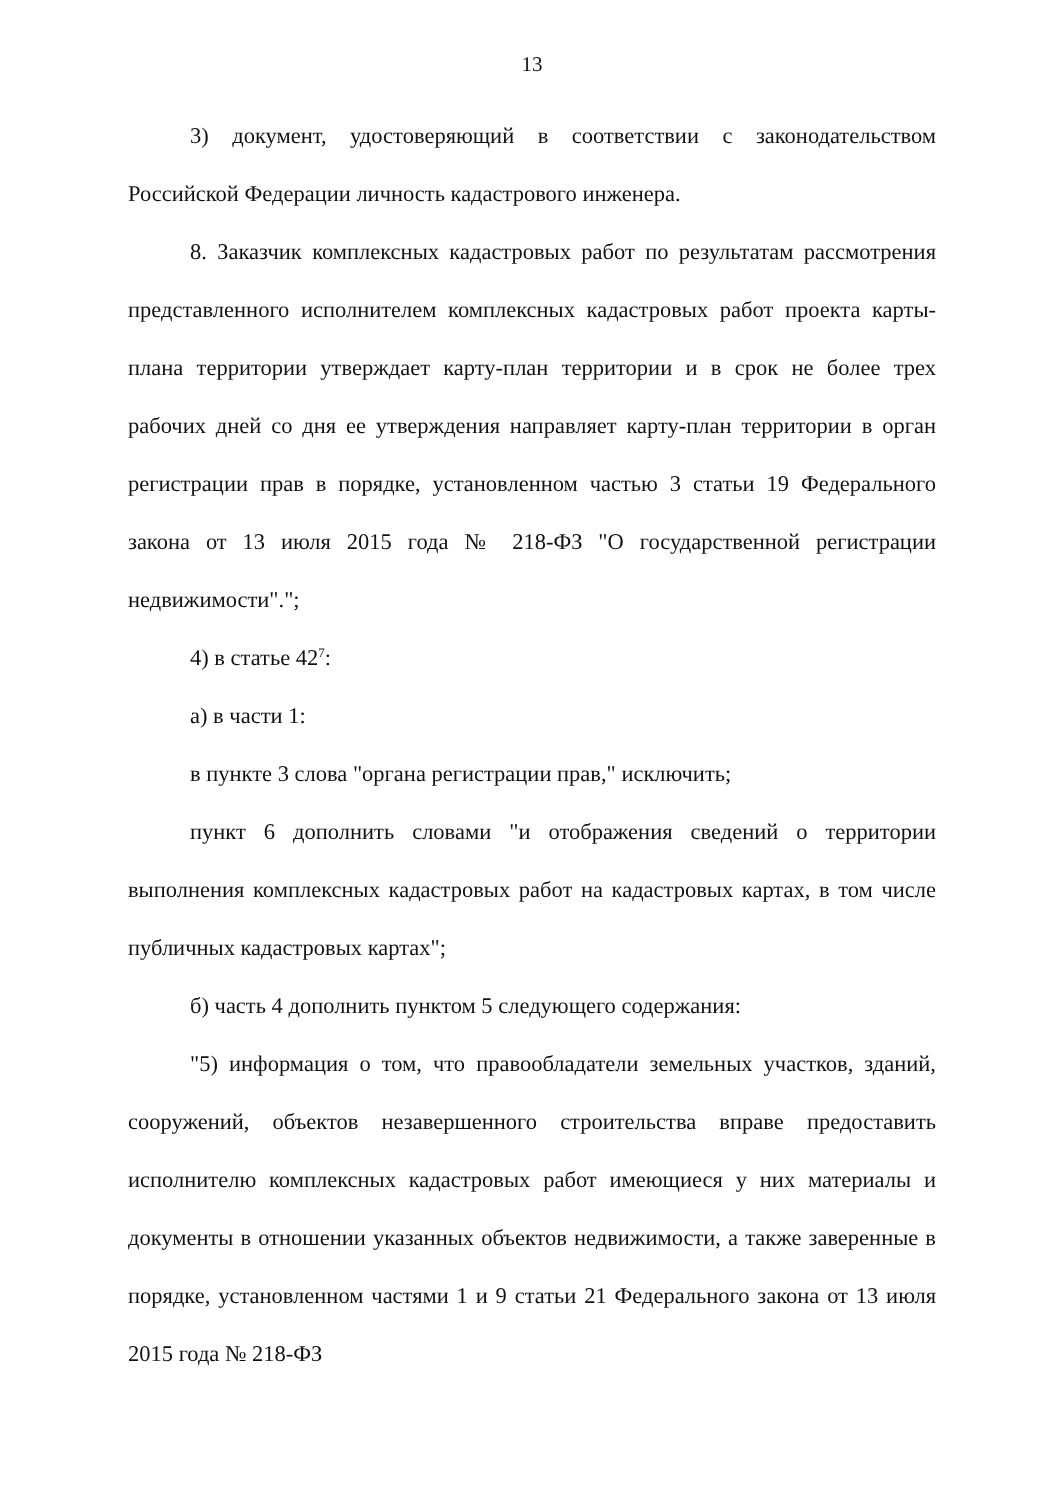13
3) документ, удостоверяющий в соответствии с законодательством Российской Федерации личность кадастрового инженера.
8. Заказчик комплексных кадастровых работ по результатам рассмотрения представленного исполнителем комплексных кадастровых работ проекта карты-плана территории утверждает карту-план территории и в срок не более трех рабочих дней со дня ее утверждения направляет карту-план территории в орган регистрации прав в порядке, установленном частью 3 статьи 19 Федерального закона от 13 июля 2015 года № 218-ФЗ "О государственной регистрации недвижимости".";
4) в статье 42<sup>7</sup>:
а) в части 1:
в пункте 3 слова "органа регистрации прав," исключить;
пункт 6 дополнить словами "и отображения сведений о территории выполнения комплексных кадастровых работ на кадастровых картах, в том числе публичных кадастровых картах";
б) часть 4 дополнить пунктом 5 следующего содержания:
"5) информация о том, что правообладатели земельных участков, зданий, сооружений, объектов незавершенного строительства вправе предоставить исполнителю комплексных кадастровых работ имеющиеся у них материалы и документы в отношении указанных объектов недвижимости, а также заверенные в порядке, установленном частями 1 и 9 статьи 21 Федерального закона от 13 июля 2015 года № 218-ФЗ